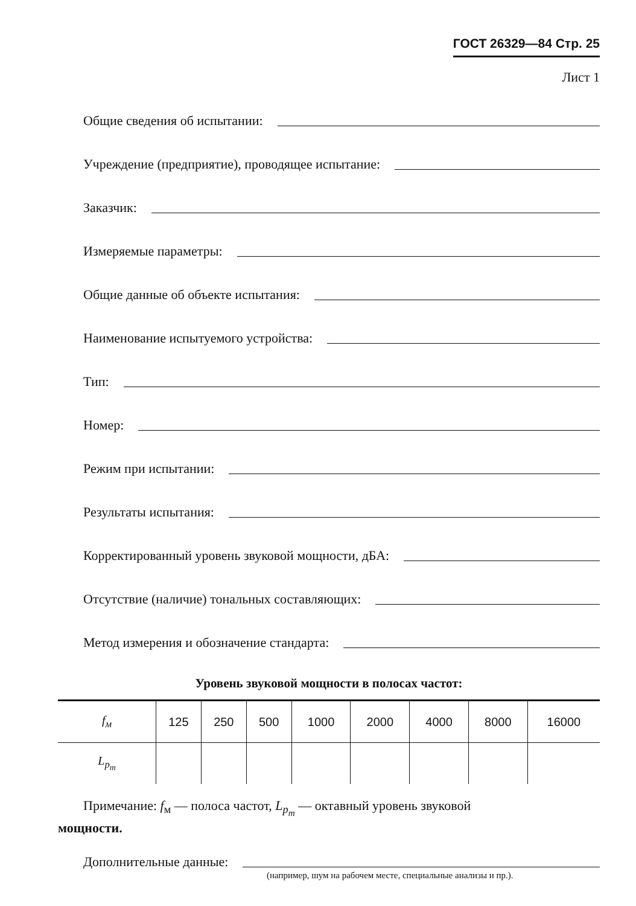ГОСТ 26329—84 Стр. 25
Лист 1
Общие сведения об испытании:
Учреждение (предприятие), проводящее испытание:
Заказчик:
Измеряемые параметры:
Общие данные об объекте испытания:
Наименование испытуемого устройства:
Тип:
Номер:
Режим при испытании:
Результаты испытания:
Корректированный уровень звуковой мощности, дБА:
Отсутствие (наличие) тональных составляющих:
Метод измерения и обозначение стандарта:
Уровень звуковой мощности в полосах частот:
| f<sub>м</sub> | 125 | 250 | 500 | 1000 | 2000 | 4000 | 8000 | 16000 |
| --- | --- | --- | --- | --- | --- | --- | --- | --- |
| L<sub>p<sub>m</sub></sub> | | | | | | | | |
Примечание: f<sub>м</sub> — полоса частот, L<sub>p<sub>m</sub></sub> — октавный уровень звуковой
мощности.
Дополнительные данные:
(например, шум на рабочем месте, специальные анализы и пр.).